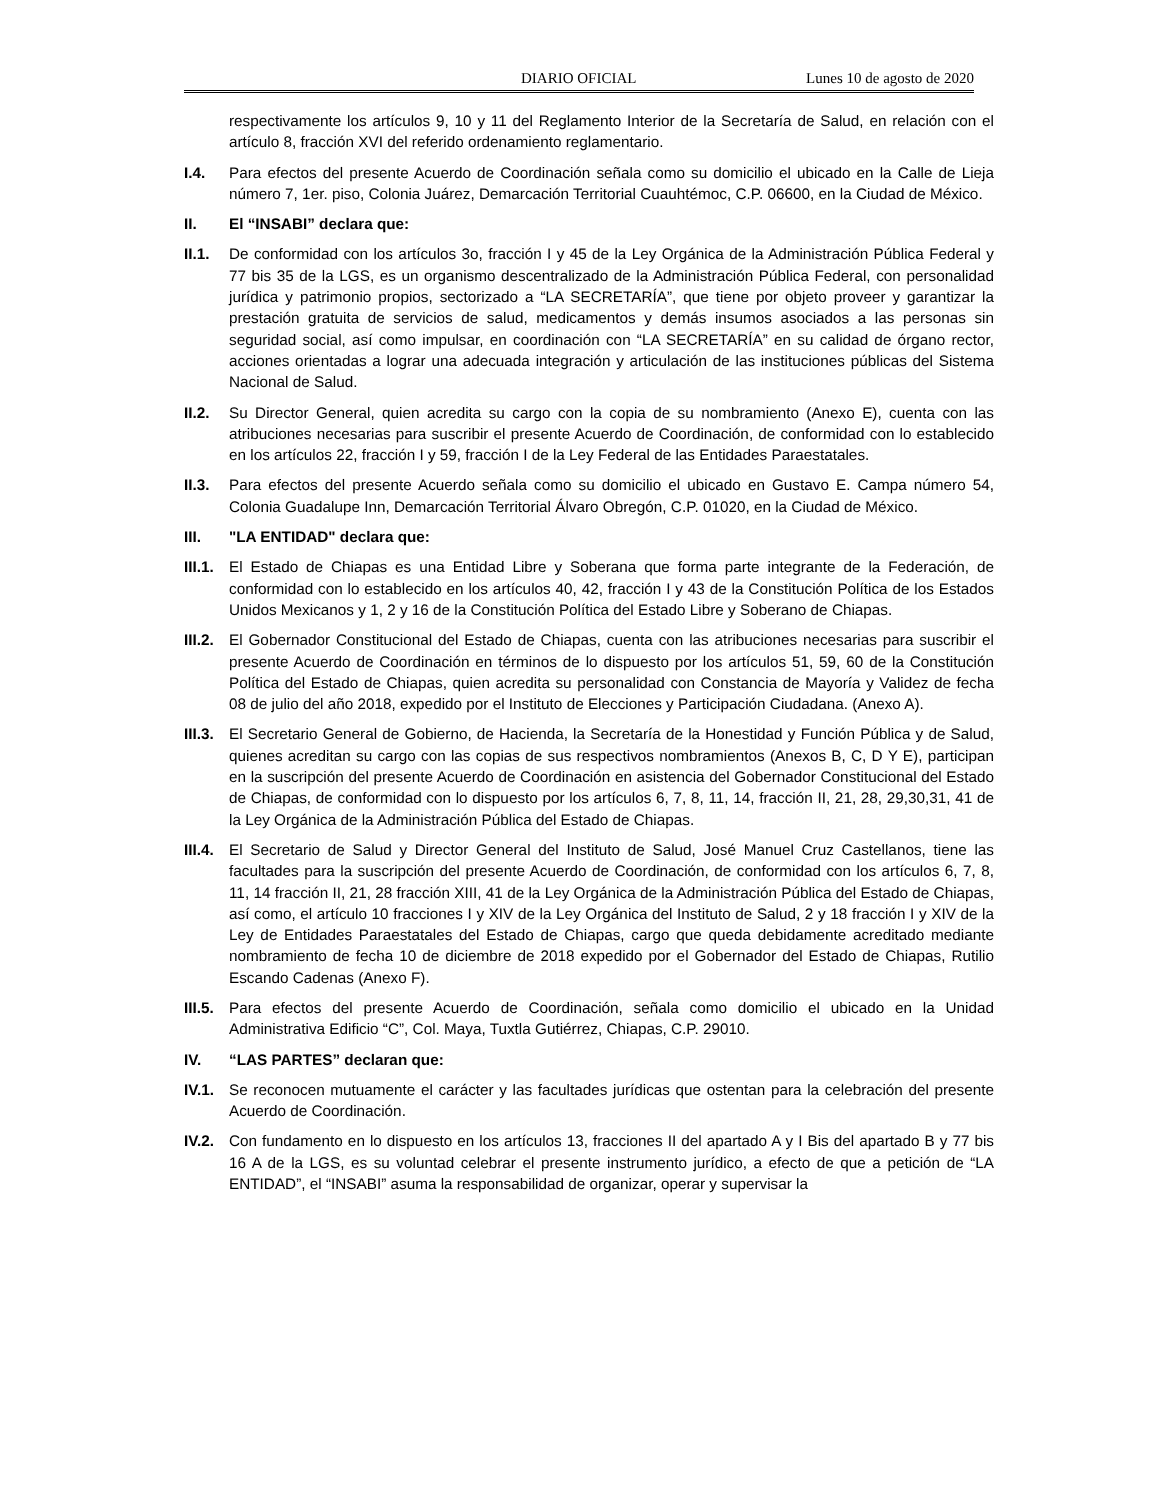DIARIO OFICIAL Lunes 10 de agosto de 2020
respectivamente los artículos 9, 10 y 11 del Reglamento Interior de la Secretaría de Salud, en relación con el artículo 8, fracción XVI del referido ordenamiento reglamentario.
I.4. Para efectos del presente Acuerdo de Coordinación señala como su domicilio el ubicado en la Calle de Lieja número 7, 1er. piso, Colonia Juárez, Demarcación Territorial Cuauhtémoc, C.P. 06600, en la Ciudad de México.
II. El “INSABI” declara que:
II.1. De conformidad con los artículos 3o, fracción I y 45 de la Ley Orgánica de la Administración Pública Federal y 77 bis 35 de la LGS, es un organismo descentralizado de la Administración Pública Federal, con personalidad jurídica y patrimonio propios, sectorizado a “LA SECRETARÍA”, que tiene por objeto proveer y garantizar la prestación gratuita de servicios de salud, medicamentos y demás insumos asociados a las personas sin seguridad social, así como impulsar, en coordinación con “LA SECRETARÍA” en su calidad de órgano rector, acciones orientadas a lograr una adecuada integración y articulación de las instituciones públicas del Sistema Nacional de Salud.
II.2. Su Director General, quien acredita su cargo con la copia de su nombramiento (Anexo E), cuenta con las atribuciones necesarias para suscribir el presente Acuerdo de Coordinación, de conformidad con lo establecido en los artículos 22, fracción I y 59, fracción I de la Ley Federal de las Entidades Paraestatales.
II.3. Para efectos del presente Acuerdo señala como su domicilio el ubicado en Gustavo E. Campa número 54, Colonia Guadalupe Inn, Demarcación Territorial Álvaro Obregón, C.P. 01020, en la Ciudad de México.
III. "LA ENTIDAD" declara que:
III.1. El Estado de Chiapas es una Entidad Libre y Soberana que forma parte integrante de la Federación, de conformidad con lo establecido en los artículos 40, 42, fracción I y 43 de la Constitución Política de los Estados Unidos Mexicanos y 1, 2 y 16 de la Constitución Política del Estado Libre y Soberano de Chiapas.
III.2. El Gobernador Constitucional del Estado de Chiapas, cuenta con las atribuciones necesarias para suscribir el presente Acuerdo de Coordinación en términos de lo dispuesto por los artículos 51, 59, 60 de la Constitución Política del Estado de Chiapas, quien acredita su personalidad con Constancia de Mayoría y Validez de fecha 08 de julio del año 2018, expedido por el Instituto de Elecciones y Participación Ciudadana. (Anexo A).
III.3. El Secretario General de Gobierno, de Hacienda, la Secretaría de la Honestidad y Función Pública y de Salud, quienes acreditan su cargo con las copias de sus respectivos nombramientos (Anexos B, C, D Y E), participan en la suscripción del presente Acuerdo de Coordinación en asistencia del Gobernador Constitucional del Estado de Chiapas, de conformidad con lo dispuesto por los artículos 6, 7, 8, 11, 14, fracción II, 21, 28, 29,30,31, 41 de la Ley Orgánica de la Administración Pública del Estado de Chiapas.
III.4. El Secretario de Salud y Director General del Instituto de Salud, José Manuel Cruz Castellanos, tiene las facultades para la suscripción del presente Acuerdo de Coordinación, de conformidad con los artículos 6, 7, 8, 11, 14 fracción II, 21, 28 fracción XIII, 41 de la Ley Orgánica de la Administración Pública del Estado de Chiapas, así como, el artículo 10 fracciones I y XIV de la Ley Orgánica del Instituto de Salud, 2 y 18 fracción I y XIV de la Ley de Entidades Paraestatales del Estado de Chiapas, cargo que queda debidamente acreditado mediante nombramiento de fecha 10 de diciembre de 2018 expedido por el Gobernador del Estado de Chiapas, Rutilio Escando Cadenas (Anexo F).
III.5. Para efectos del presente Acuerdo de Coordinación, señala como domicilio el ubicado en la Unidad Administrativa Edificio “C”, Col. Maya, Tuxtla Gutiérrez, Chiapas, C.P. 29010.
IV. “LAS PARTES” declaran que:
IV.1. Se reconocen mutuamente el carácter y las facultades jurídicas que ostentan para la celebración del presente Acuerdo de Coordinación.
IV.2. Con fundamento en lo dispuesto en los artículos 13, fracciones II del apartado A y I Bis del apartado B y 77 bis 16 A de la LGS, es su voluntad celebrar el presente instrumento jurídico, a efecto de que a petición de “LA ENTIDAD”, el “INSABI” asuma la responsabilidad de organizar, operar y supervisar la